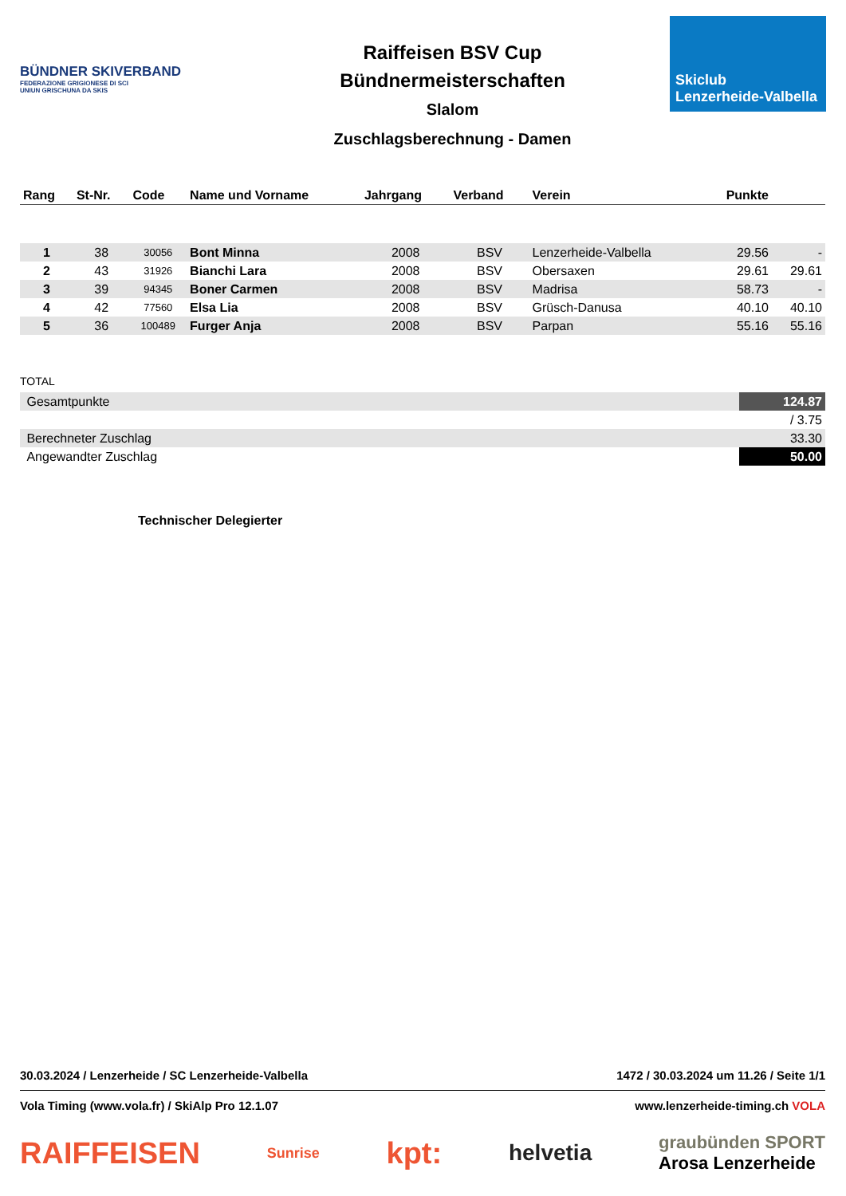BÜNDNER SKIVERBAND
FEDERAZIONE GRIGIONESE DI SCI
UNIUN GRISCHUNA DA SKIS
Raiffeisen BSV Cup
Bündnermeisterschaften
Slalom
Zuschlagsberechnung - Damen
Skiclub
Lenzerheide-Valbella
| Rang | St-Nr. | Code | Name und Vorname | Jahrgang | Verband | Verein | Punkte | |
| --- | --- | --- | --- | --- | --- | --- | --- | --- |
| 1 | 38 | 30056 | Bont Minna | 2008 | BSV | Lenzerheide-Valbella | 29.56 | - |
| 2 | 43 | 31926 | Bianchi Lara | 2008 | BSV | Obersaxen | 29.61 | 29.61 |
| 3 | 39 | 94345 | Boner Carmen | 2008 | BSV | Madrisa | 58.73 | - |
| 4 | 42 | 77560 | Elsa Lia | 2008 | BSV | Grüsch-Danusa | 40.10 | 40.10 |
| 5 | 36 | 100489 | Furger Anja | 2008 | BSV | Parpan | 55.16 | 55.16 |
TOTAL
| Gesamtpunkte | 124.87 |
| | / 3.75 |
| Berechneter Zuschlag | 33.30 |
| Angewandter Zuschlag | 50.00 |
Technischer Delegierter
30.03.2024 / Lenzerheide / SC Lenzerheide-Valbella 1472 / 30.03.2024 um 11.26 / Seite 1/1
Vola Timing (www.vola.fr) / SkiAlp Pro 12.1.07 www.lenzerheide-timing.ch VOLA
RAIFFEISEN Sunrise kpt: helvetia graubünden SPORT
Arosa Lenzerheide